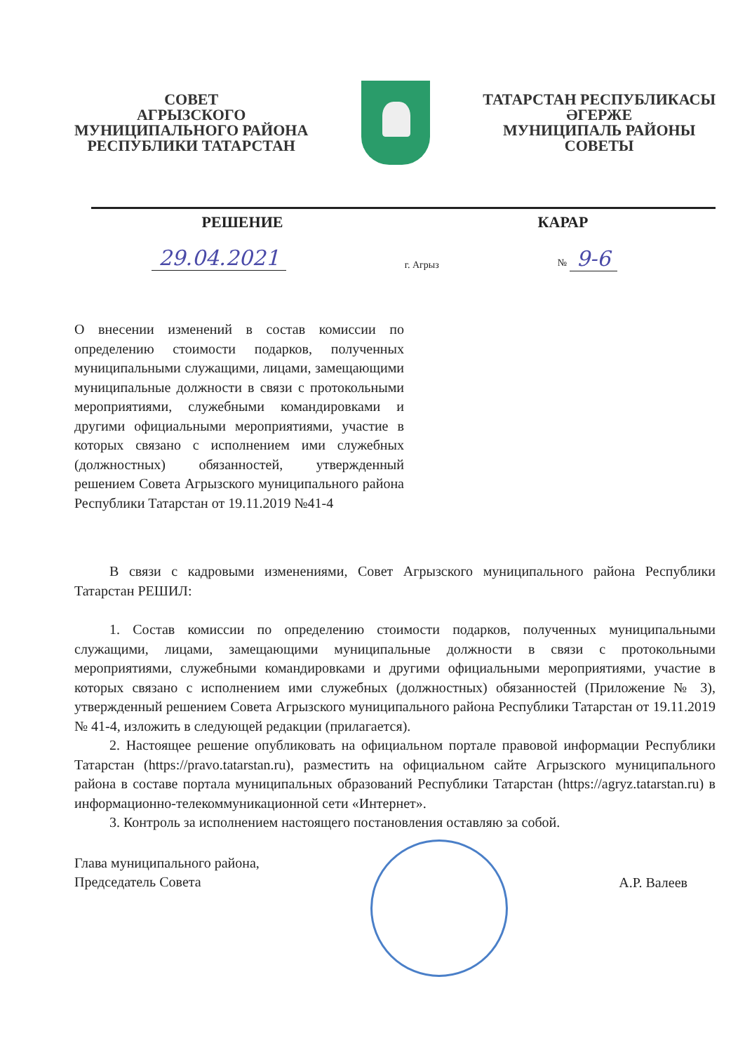СОВЕТ
АГРЫЗСКОГО
МУНИЦИПАЛЬНОГО РАЙОНА
РЕСПУБЛИКИ ТАТАРСТАН
ТАТАРСТАН РЕСПУБЛИКАСЫ
ӘГЕРЖЕ
МУНИЦИПАЛЬ РАЙОНЫ
СОВЕТЫ
РЕШЕНИЕ КАРАР
29.04.2021 г. Агрыз № 9-6
О внесении изменений в состав комиссии по определению стоимости подарков, полученных муниципальными служащими, лицами, замещающими муниципальные должности в связи с протокольными мероприятиями, служебными командировками и другими официальными мероприятиями, участие в которых связано с исполнением ими служебных (должностных) обязанностей, утвержденный решением Совета Агрызского муниципального района Республики Татарстан от 19.11.2019 №41-4
В связи с кадровыми изменениями, Совет Агрызского муниципального района Республики Татарстан РЕШИЛ:
1. Состав комиссии по определению стоимости подарков, полученных муниципальными служащими, лицами, замещающими муниципальные должности в связи с протокольными мероприятиями, служебными командировками и другими официальными мероприятиями, участие в которых связано с исполнением ими служебных (должностных) обязанностей (Приложение № 3), утвержденный решением Совета Агрызского муниципального района Республики Татарстан от 19.11.2019 № 41-4, изложить в следующей редакции (прилагается).
2. Настоящее решение опубликовать на официальном портале правовой информации Республики Татарстан (https://pravo.tatarstan.ru), разместить на официальном сайте Агрызского муниципального района в составе портала муниципальных образований Республики Татарстан (https://agryz.tatarstan.ru) в информационно-телекоммуникационной сети «Интернет».
3. Контроль за исполнением настоящего постановления оставляю за собой.
Глава муниципального района,
Председатель Совета
А.Р. Валеев